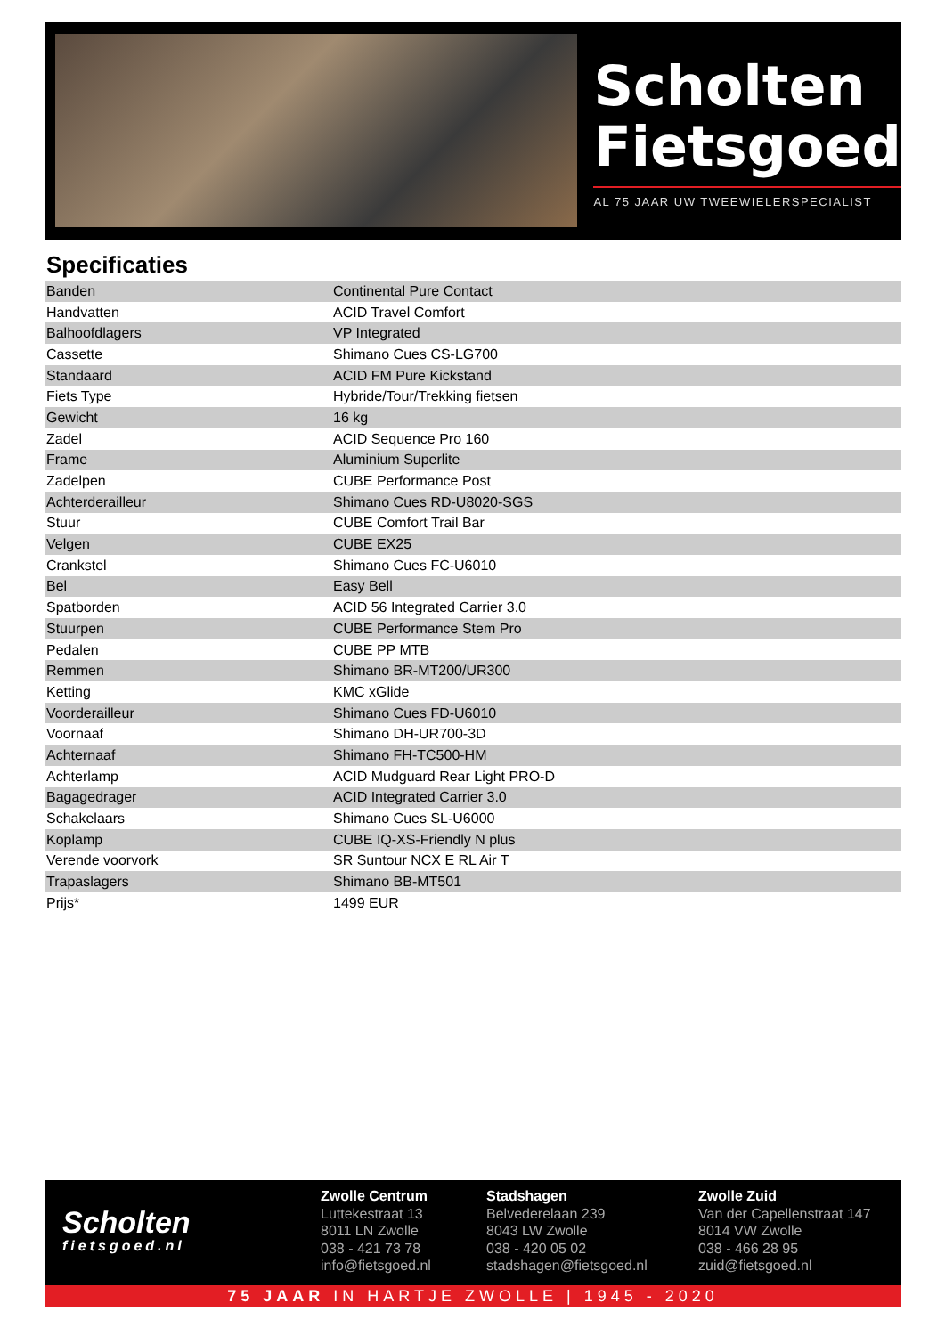Scholten
Fietsgoed
AL 75 JAAR UW TWEEWIELERSPECIALIST
Specificaties
| Banden | Continental Pure Contact |
| Handvatten | ACID Travel Comfort |
| Balhoofdlagers | VP Integrated |
| Cassette | Shimano Cues CS-LG700 |
| Standaard | ACID FM Pure Kickstand |
| Fiets Type | Hybride/Tour/Trekking fietsen |
| Gewicht | 16 kg |
| Zadel | ACID Sequence Pro 160 |
| Frame | Aluminium Superlite |
| Zadelpen | CUBE Performance Post |
| Achterderailleur | Shimano Cues RD-U8020-SGS |
| Stuur | CUBE Comfort Trail Bar |
| Velgen | CUBE EX25 |
| Crankstel | Shimano Cues FC-U6010 |
| Bel | Easy Bell |
| Spatborden | ACID 56 Integrated Carrier 3.0 |
| Stuurpen | CUBE Performance Stem Pro |
| Pedalen | CUBE PP MTB |
| Remmen | Shimano BR-MT200/UR300 |
| Ketting | KMC xGlide |
| Voorderailleur | Shimano Cues FD-U6010 |
| Voornaaf | Shimano DH-UR700-3D |
| Achternaaf | Shimano FH-TC500-HM |
| Achterlamp | ACID Mudguard Rear Light PRO-D |
| Bagagedrager | ACID Integrated Carrier 3.0 |
| Schakelaars | Shimano Cues SL-U6000 |
| Koplamp | CUBE IQ-XS-Friendly N plus |
| Verende voorvork | SR Suntour NCX E RL Air T |
| Trapaslagers | Shimano BB-MT501 |
| Prijs* | 1499 EUR |
Scholten
fietsgoed.nl
Zwolle Centrum
Luttekestraat 13
8011 LN Zwolle
038 - 421 73 78
info@fietsgoed.nl
Stadshagen
Belvederelaan 239
8043 LW Zwolle
038 - 420 05 02
stadshagen@fietsgoed.nl
Zwolle Zuid
Van der Capellenstraat 147
8014 VW Zwolle
038 - 466 28 95
zuid@fietsgoed.nl
75 JAAR IN HARTJE ZWOLLE | 1945 - 2020